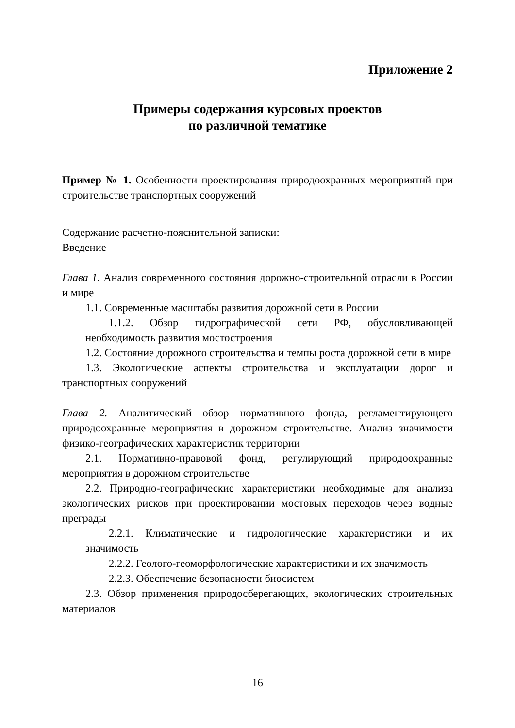Приложение 2
Примеры содержания курсовых проектов
по различной тематике
Пример № 1. Особенности проектирования природоохранных мероприятий при строительстве транспортных сооружений
Содержание расчетно-пояснительной записки:
Введение
Глава 1. Анализ современного состояния дорожно-строительной отрасли в России и мире
1.1. Современные масштабы развития дорожной сети в России
1.1.2. Обзор гидрографической сети РФ, обусловливающей необходимость развития мостостроения
1.2. Состояние дорожного строительства и темпы роста дорожной сети в мире
1.3. Экологические аспекты строительства и эксплуатации дорог и транспортных сооружений
Глава 2. Аналитический обзор нормативного фонда, регламентирующего природоохранные мероприятия в дорожном строительстве. Анализ значимости физико-географических характеристик территории
2.1. Нормативно-правовой фонд, регулирующий природоохранные мероприятия в дорожном строительстве
2.2. Природно-географические характеристики необходимые для анализа экологических рисков при проектировании мостовых переходов через водные преграды
2.2.1. Климатические и гидрологические характеристики и их значимость
2.2.2. Геолого-геоморфологические характеристики и их значимость
2.2.3. Обеспечение безопасности биосистем
2.3. Обзор применения природосберегающих, экологических строительных материалов
16